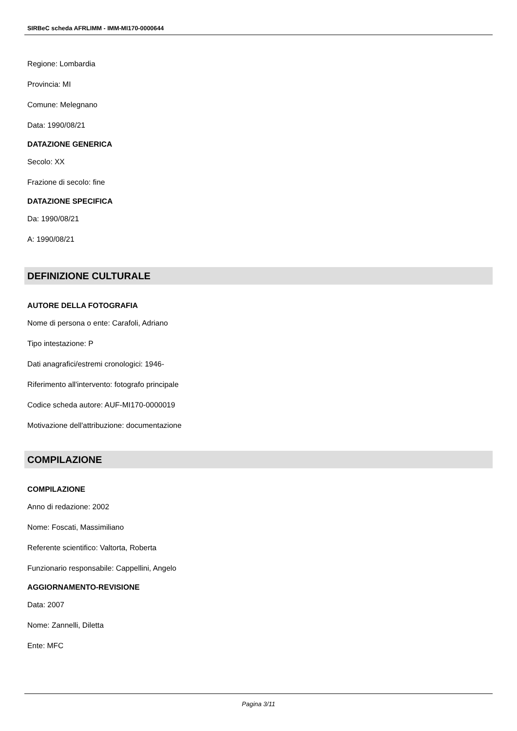SIRBeC scheda AFRLIMM - IMM-MI170-0000644
Regione: Lombardia
Provincia: MI
Comune: Melegnano
Data: 1990/08/21
DATAZIONE GENERICA
Secolo: XX
Frazione di secolo: fine
DATAZIONE SPECIFICA
Da: 1990/08/21
A: 1990/08/21
DEFINIZIONE CULTURALE
AUTORE DELLA FOTOGRAFIA
Nome di persona o ente: Carafoli, Adriano
Tipo intestazione: P
Dati anagrafici/estremi cronologici: 1946-
Riferimento all'intervento: fotografo principale
Codice scheda autore: AUF-MI170-0000019
Motivazione dell'attribuzione: documentazione
COMPILAZIONE
COMPILAZIONE
Anno di redazione: 2002
Nome: Foscati, Massimiliano
Referente scientifico: Valtorta, Roberta
Funzionario responsabile: Cappellini, Angelo
AGGIORNAMENTO-REVISIONE
Data: 2007
Nome: Zannelli, Diletta
Ente: MFC
Pagina 3/11